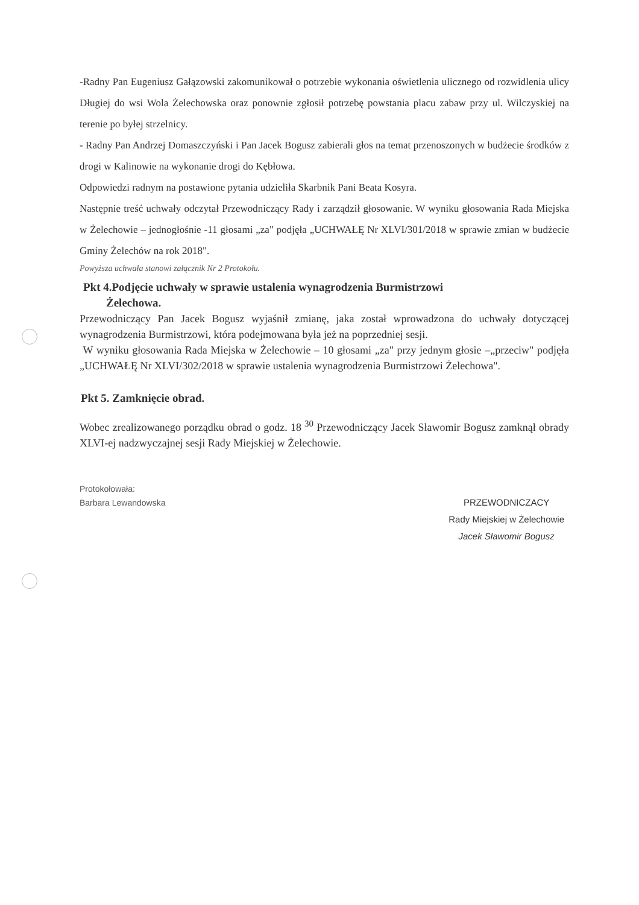-Radny Pan Eugeniusz Gałązowski zakomunikował o potrzebie wykonania oświetlenia ulicznego od rozwidlenia ulicy Długiej do wsi Wola Żelechowska oraz ponownie zgłosił potrzebę powstania placu zabaw przy ul. Wilczyskiej na terenie po byłej strzelnicy.
- Radny Pan Andrzej Domaszczyński i Pan Jacek Bogusz zabierali głos na temat przenoszonych w budżecie środków z drogi w Kalinowie na wykonanie drogi do Kębłowa.
Odpowiedzi radnym na postawione pytania udzieliła Skarbnik Pani Beata Kosyra.
Następnie treść uchwały odczytał Przewodniczący Rady i zarządził głosowanie. W wyniku głosowania Rada Miejska w Żelechowie – jednogłośnie -11 głosami „za" podjęła „UCHWAŁĘ Nr XLVI/301/2018 w sprawie zmian w budżecie Gminy Żelechów na rok 2018".
Powyższa uchwała stanowi załącznik Nr 2 Protokołu.
Pkt 4.Podjęcie uchwały w sprawie ustalenia wynagrodzenia Burmistrzowi
Żelechowa.
Przewodniczący Pan Jacek Bogusz wyjaśnił zmianę, jaka został wprowadzona do uchwały dotyczącej wynagrodzenia Burmistrzowi, która podejmowana była jeż na poprzedniej sesji.
W wyniku głosowania Rada Miejska w Żelechowie – 10 głosami „za" przy jednym głosie –„przeciw" podjęła „UCHWAŁĘ Nr XLVI/302/2018 w sprawie ustalenia wynagrodzenia Burmistrzowi Żelechowa".
Pkt 5. Zamknięcie obrad.
Wobec zrealizowanego porządku obrad o godz. 18 <sup>30</sup> Przewodniczący Jacek Sławomir Bogusz zamknął obrady XLVI-ej nadzwyczajnej sesji Rady Miejskiej w Żelechowie.
Protokołowała:
Barbara Lewandowska
PRZEWODNICZACY
Rady Miejskiej w Żelechowie
Jacek Sławomir Bogusz